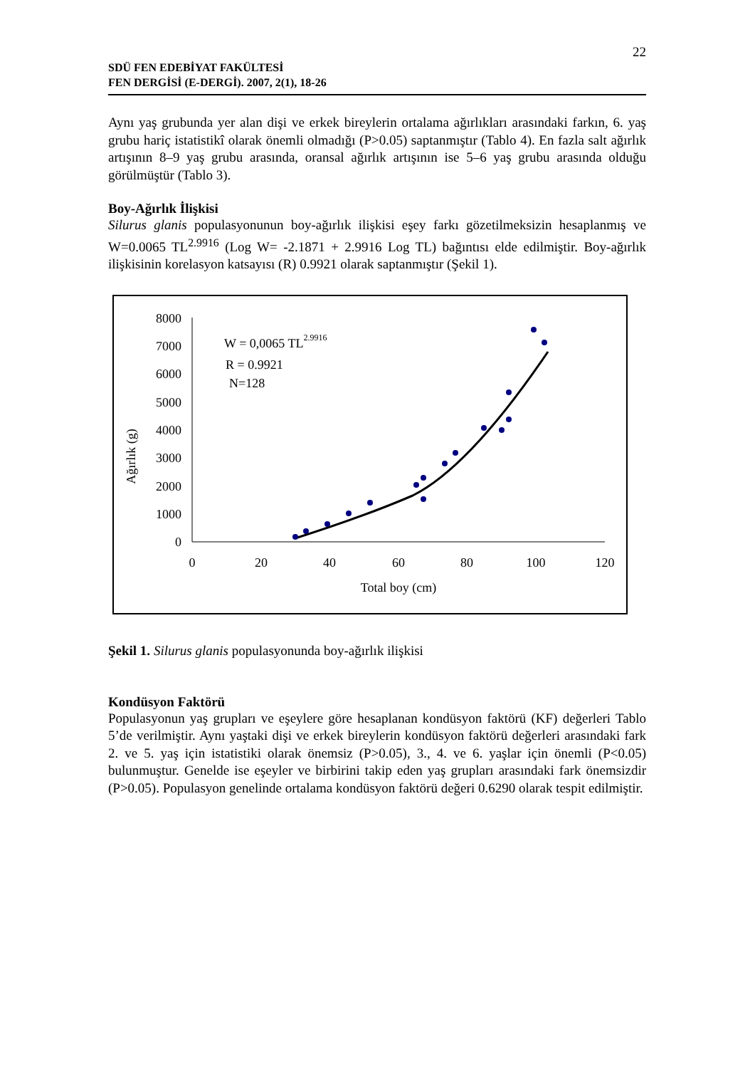22
SDÜ FEN EDEBİYAT FAKÜLTESİ
FEN DERGİSİ (E-DERGİ). 2007, 2(1), 18-26
Aynı yaş grubunda yer alan dişi ve erkek bireylerin ortalama ağırlıkları arasındaki farkın, 6. yaş grubu hariç istatistikî olarak önemli olmadığı (P>0.05) saptanmıştır (Tablo 4). En fazla salt ağırlık artışının 8–9 yaş grubu arasında, oransal ağırlık artışının ise 5–6 yaş grubu arasında olduğu görülmüştür (Tablo 3).
Boy-Ağırlık İlişkisi
Silurus glanis populasyonunun boy-ağırlık ilişkisi eşey farkı gözetilmeksizin hesaplanmış ve W=0.0065 TL<sup>2.9916</sup> (Log W= -2.1871 + 2.9916 Log TL) bağıntısı elde edilmiştir. Boy-ağırlık ilişkisinin korelasyon katsayısı (R) 0.9921 olarak saptanmıştır (Şekil 1).
8000
7000
6000
5000
4000
3000
2000
1000
0
0
20
40
60
80
100
120
Total boy (cm)
Ağırlık (g)
W = 0,0065 TL2.9916
R = 0.9921
N=128
Şekil 1. Silurus glanis populasyonunda boy-ağırlık ilişkisi
Kondüsyon Faktörü
Populasyonun yaş grupları ve eşeylere göre hesaplanan kondüsyon faktörü (KF) değerleri Tablo 5’de verilmiştir. Aynı yaştaki dişi ve erkek bireylerin kondüsyon faktörü değerleri arasındaki fark 2. ve 5. yaş için istatistiki olarak önemsiz (P>0.05), 3., 4. ve 6. yaşlar için önemli (P<0.05) bulunmuştur. Genelde ise eşeyler ve birbirini takip eden yaş grupları arasındaki fark önemsizdir (P>0.05). Populasyon genelinde ortalama kondüsyon faktörü değeri 0.6290 olarak tespit edilmiştir.